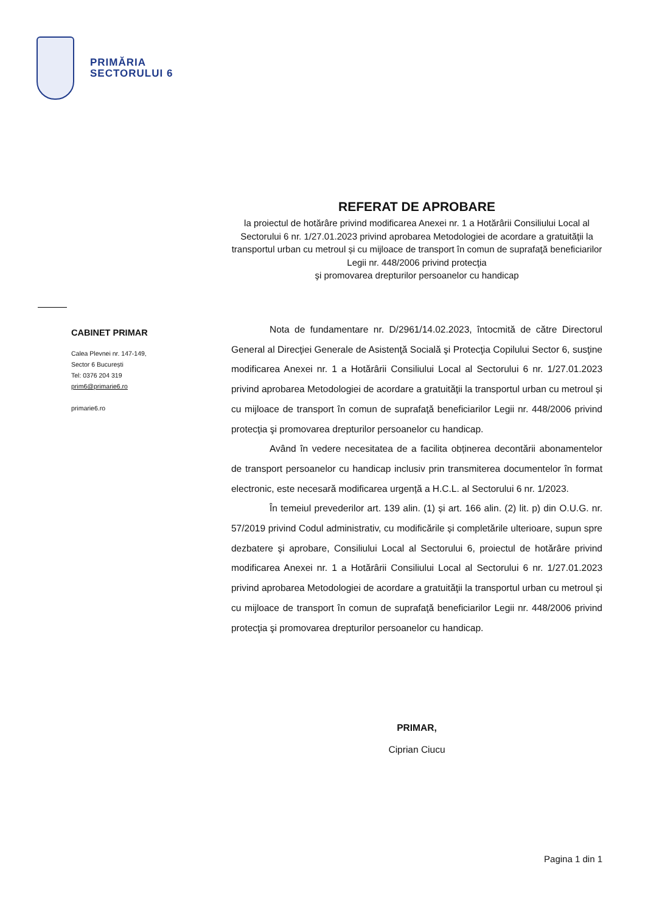PRIMĂRIA
SECTORULUI 6
REFERAT DE APROBARE
la proiectul de hotărâre privind modificarea Anexei nr. 1 a Hotărârii Consiliului Local al Sectorului 6 nr. 1/27.01.2023 privind aprobarea Metodologiei de acordare a gratuităţii la transportul urban cu metroul și cu mijloace de transport în comun de suprafaţă beneficiarilor Legii nr. 448/2006 privind protecţia
şi promovarea drepturilor persoanelor cu handicap
CABINET PRIMAR
Calea Plevnei nr. 147-149,
Sector 6 București
Tel: 0376 204 319
prim6@primarie6.ro
primarie6.ro
Nota de fundamentare nr. D/2961/14.02.2023, întocmită de către Directorul General al Direcţiei Generale de Asistenţă Socială şi Protecţia Copilului Sector 6, susţine modificarea Anexei nr. 1 a Hotărârii Consiliului Local al Sectorului 6 nr. 1/27.01.2023 privind aprobarea Metodologiei de acordare a gratuităţii la transportul urban cu metroul și cu mijloace de transport în comun de suprafaţă beneficiarilor Legii nr. 448/2006 privind protecţia şi promovarea drepturilor persoanelor cu handicap.
Având în vedere necesitatea de a facilita obținerea decontării abonamentelor de transport persoanelor cu handicap inclusiv prin transmiterea documentelor în format electronic, este necesară modificarea urgență a H.C.L. al Sectorului 6 nr. 1/2023.
În temeiul prevederilor art. 139 alin. (1) și art. 166 alin. (2) lit. p) din O.U.G. nr. 57/2019 privind Codul administrativ, cu modificările și completările ulterioare, supun spre dezbatere şi aprobare, Consiliului Local al Sectorului 6, proiectul de hotărâre privind modificarea Anexei nr. 1 a Hotărârii Consiliului Local al Sectorului 6 nr. 1/27.01.2023 privind aprobarea Metodologiei de acordare a gratuităţii la transportul urban cu metroul și cu mijloace de transport în comun de suprafaţă beneficiarilor Legii nr. 448/2006 privind protecţia şi promovarea drepturilor persoanelor cu handicap.
PRIMAR,
Ciprian Ciucu
Pagina 1 din 1